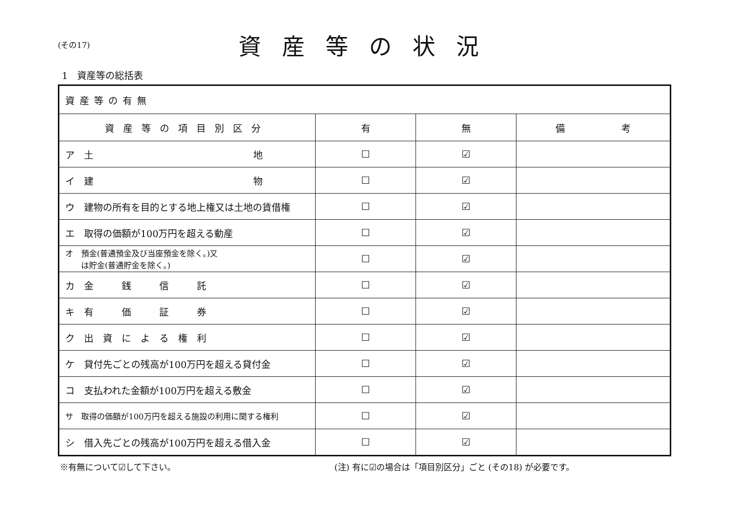(その17)
資産等の状況
1　資産等の総括表
| 資産等の有無 | | | |
| 資産等の項目別区分 | 有 | 無 | 備 考 |
| ア 土 地 | ☐ | ☑ | |
| イ 建 物 | ☐ | ☑ | |
| ウ 建物の所有を目的とする地上権又は土地の賃借権 | ☐ | ☑ | |
| エ 取得の価額が100万円を超える動産 | ☐ | ☑ | |
| オ 預金(普通預金及び当座預金を除く。)又 は貯金(普通貯金を除く。) | ☐ | ☑ | |
| カ 金 銭 信 託 | ☐ | ☑ | |
| キ 有 価 証 券 | ☐ | ☑ | |
| ク 出 資 に よ る 権 利 | ☐ | ☑ | |
| ケ 貸付先ごとの残高が100万円を超える貸付金 | ☐ | ☑ | |
| コ 支払われた金額が100万円を超える敷金 | ☐ | ☑ | |
| サ 取得の価額が100万円を超える施設の利用に関する権利 | ☐ | ☑ | |
| シ 借入先ごとの残高が100万円を超える借入金 | ☐ | ☑ | |
※有無について☑して下さい。 (注) 有に☑の場合は「項目別区分」ごと (その18) が必要です。